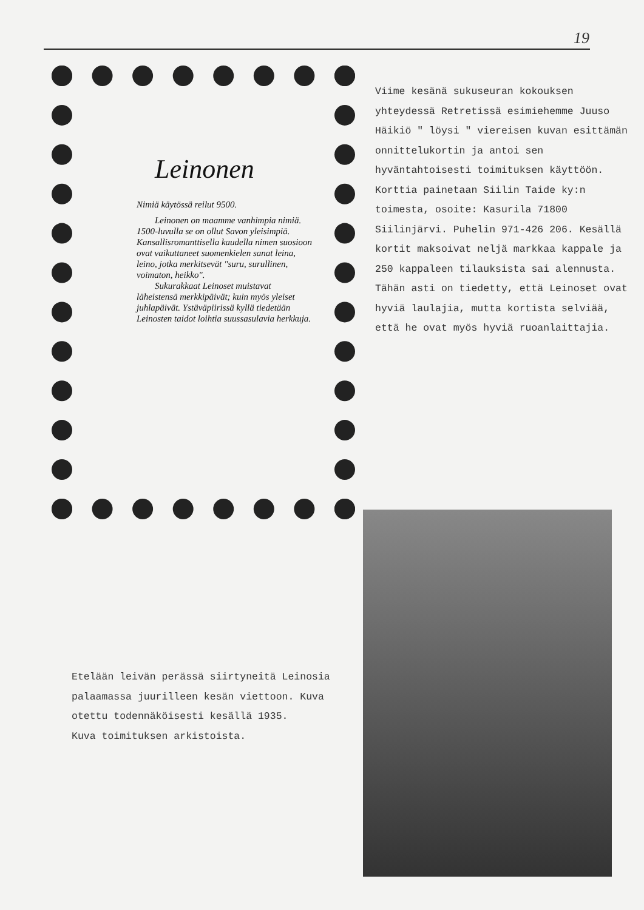19
Leinonen
Nimiä käytössä reilut 9500.
Leinonen on maamme vanhimpia nimiä. 1500-luvulla se on ollut Savon yleisimpiä. Kansallisromanttisella kaudella nimen suosioon ovat vaikuttaneet suomenkielen sanat leina, leino, jotka merkitsevät "suru, surullinen, voimaton, heikko".
Sukurakkaat Leinoset muistavat läheistensä merkkipäivät; kuin myös yleiset juhlapäivät. Ystäväpiirissä kyllä tiedetään Leinosten taidot loihtia suussasulavia herkkuja.
Viime kesänä sukuseuran kokouksen yhteydessä Retretissä esimiehemme Juuso Häikiö " löysi " viereisen kuvan esittämän onnittelukortin ja antoi sen hyväntahtoisesti toimituksen käyttöön.
Korttia painetaan Siilin Taide ky:n toimesta, osoite: Kasurila 71800 Siilinjärvi. Puhelin 971-426 206. Kesällä kortit maksoivat neljä markkaa kappale ja 250 kappaleen tilauksista sai alennusta.
Tähän asti on tiedetty, että Leinoset ovat hyviä laulajia, mutta kortista selviää, että he ovat myös hyviä ruoanlaittajia.
Etelään leivän perässä siirtyneitä Leinosia palaamassa juurilleen kesän viettoon. Kuva otettu todennäköisesti kesällä 1935.
Kuva toimituksen arkistoista.